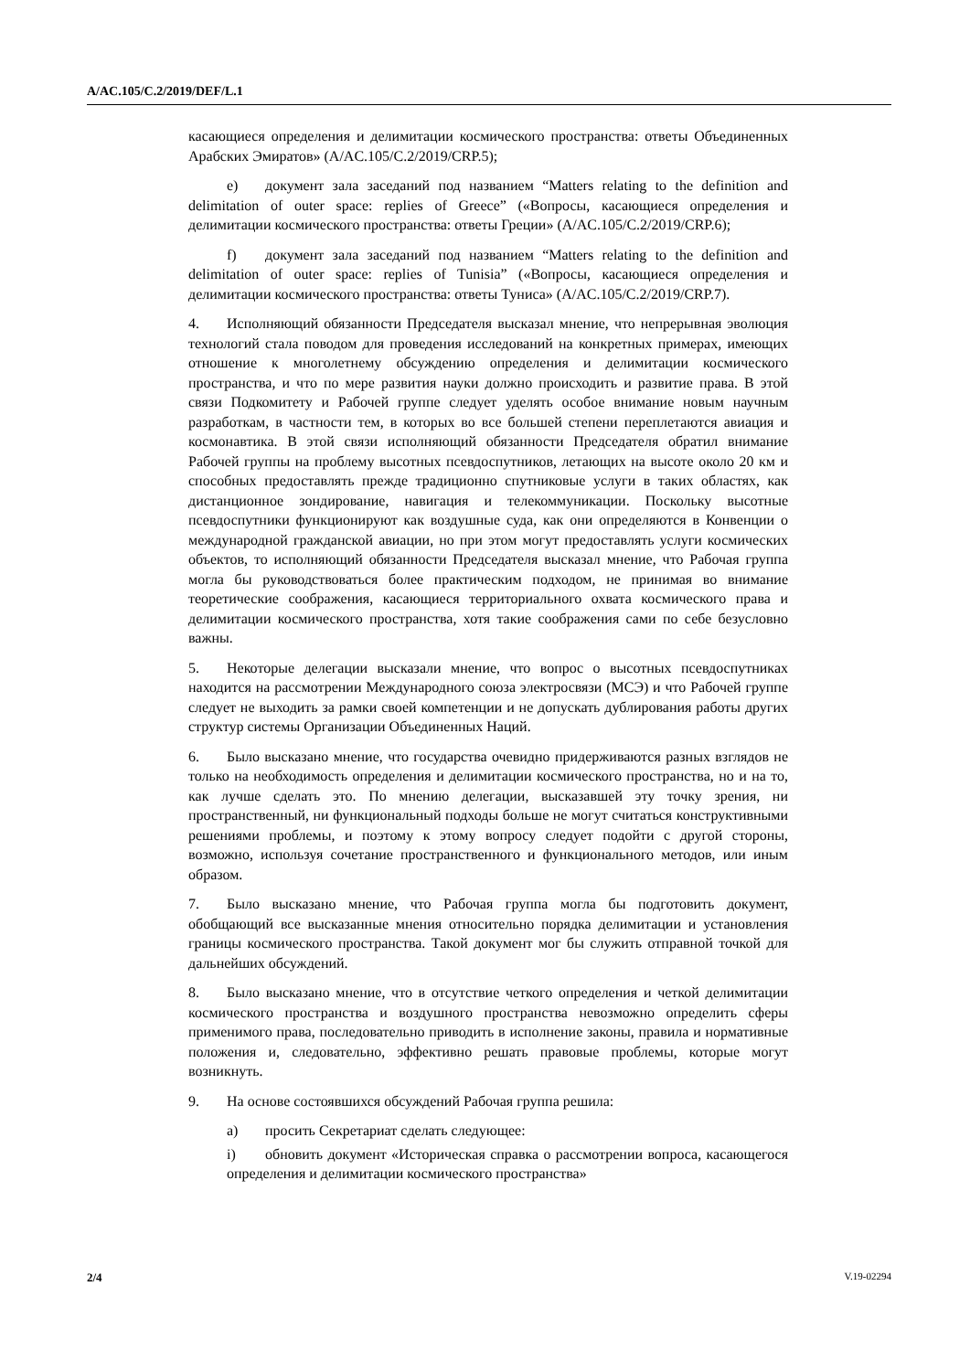A/AC.105/C.2/2019/DEF/L.1
касающиеся определения и делимитации космического пространства: ответы Объединенных Арабских Эмиратов» (A/AC.105/C.2/2019/CRP.5);
e) документ зала заседаний под названием “Matters relating to the definition and delimitation of outer space: replies of Greece” («Вопросы, касающиеся определения и делимитации космического пространства: ответы Греции» (A/AC.105/C.2/2019/CRP.6);
f) документ зала заседаний под названием “Matters relating to the definition and delimitation of outer space: replies of Tunisia” («Вопросы, касающиеся определения и делимитации космического пространства: ответы Туниса» (A/AC.105/C.2/2019/CRP.7).
4. Исполняющий обязанности Председателя высказал мнение, что непрерывная эволюция технологий стала поводом для проведения исследований на конкретных примерах, имеющих отношение к многолетнему обсуждению определения и делимитации космического пространства, и что по мере развития науки должно происходить и развитие права. В этой связи Подкомитету и Рабочей группе следует уделять особое внимание новым научным разработкам, в частности тем, в которых во все большей степени переплетаются авиация и космонавтика. В этой связи исполняющий обязанности Председателя обратил внимание Рабочей группы на проблему высотных псевдоспутников, летающих на высоте около 20 км и способных предоставлять прежде традиционно спутниковые услуги в таких областях, как дистанционное зондирование, навигация и телекоммуникации. Поскольку высотные псевдоспутники функционируют как воздушные суда, как они определяются в Конвенции о международной гражданской авиации, но при этом могут предоставлять услуги космических объектов, то исполняющий обязанности Председателя высказал мнение, что Рабочая группа могла бы руководствоваться более практическим подходом, не принимая во внимание теоретические соображения, касающиеся территориального охвата космического права и делимитации космического пространства, хотя такие соображения сами по себе безусловно важны.
5. Некоторые делегации высказали мнение, что вопрос о высотных псевдоспутниках находится на рассмотрении Международного союза электросвязи (МСЭ) и что Рабочей группе следует не выходить за рамки своей компетенции и не допускать дублирования работы других структур системы Организации Объединенных Наций.
6. Было высказано мнение, что государства очевидно придерживаются разных взглядов не только на необходимость определения и делимитации космического пространства, но и на то, как лучше сделать это. По мнению делегации, высказавшей эту точку зрения, ни пространственный, ни функциональный подходы больше не могут считаться конструктивными решениями проблемы, и поэтому к этому вопросу следует подойти с другой стороны, возможно, используя сочетание пространственного и функционального методов, или иным образом.
7. Было высказано мнение, что Рабочая группа могла бы подготовить документ, обобщающий все высказанные мнения относительно порядка делимитации и установления границы космического пространства. Такой документ мог бы служить отправной точкой для дальнейших обсуждений.
8. Было высказано мнение, что в отсутствие четкого определения и четкой делимитации космического пространства и воздушного пространства невозможно определить сферы применимого права, последовательно приводить в исполнение законы, правила и нормативные положения и, следовательно, эффективно решать правовые проблемы, которые могут возникнуть.
9. На основе состоявшихся обсуждений Рабочая группа решила:
a) просить Секретариат сделать следующее:
i) обновить документ «Историческая справка о рассмотрении вопроса, касающегося определения и делимитации космического пространства»
2/4 V.19-02294